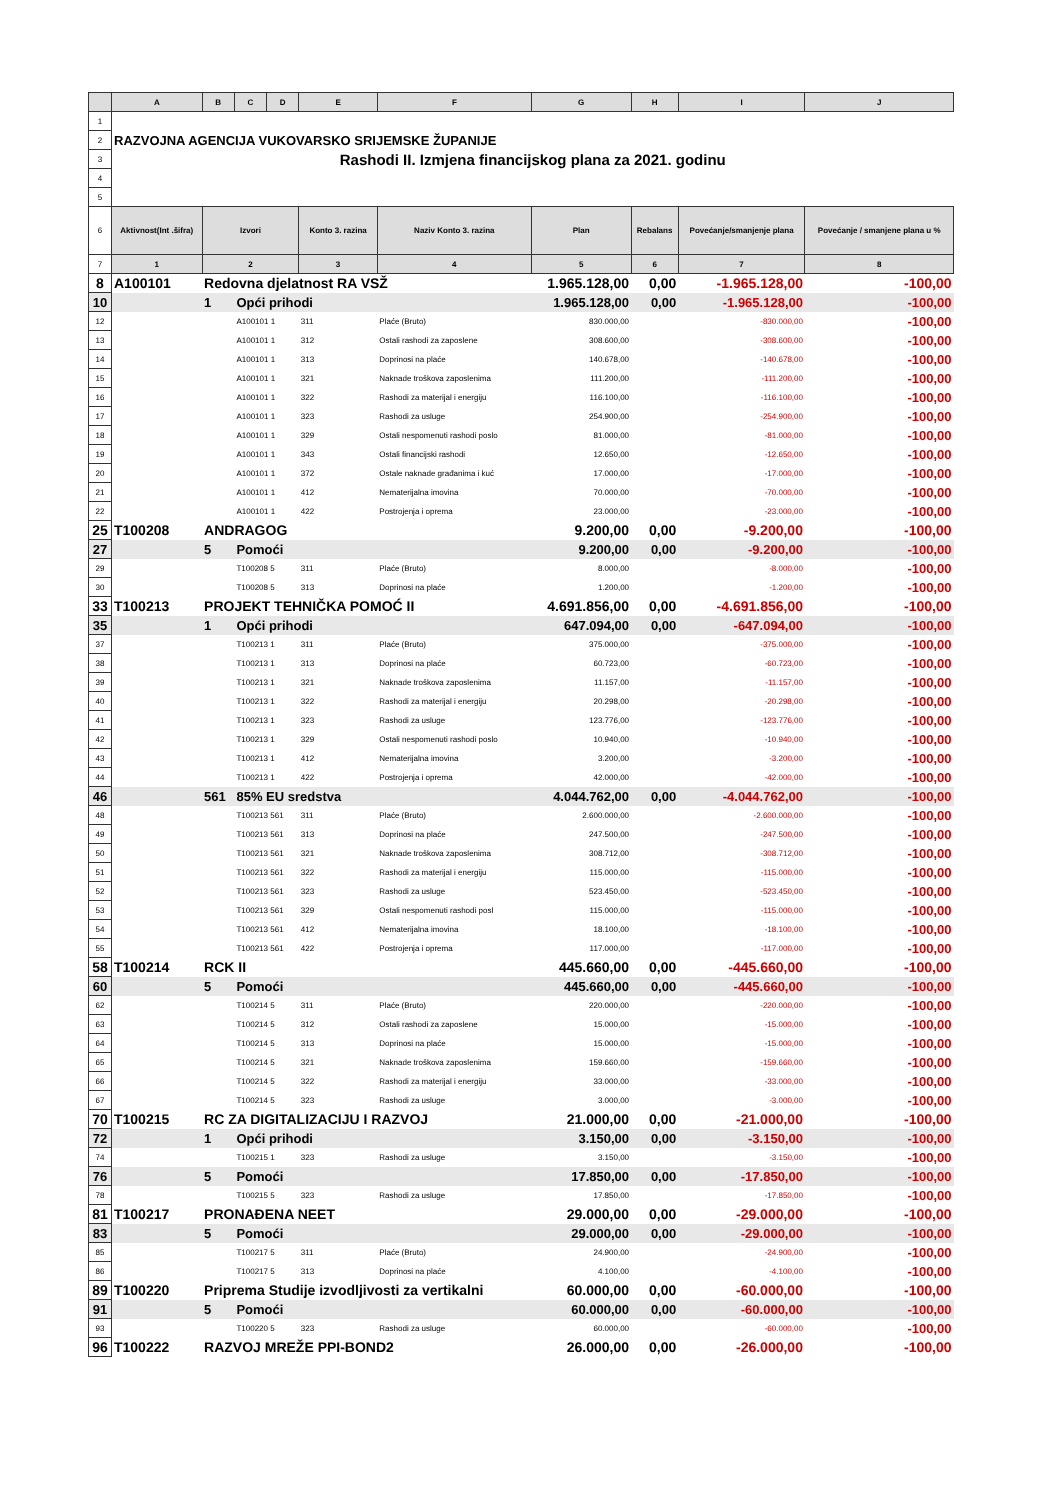| | A | B | C | D | E | F | G | H | I | J |
| --- | --- | --- | --- | --- | --- | --- | --- | --- | --- | --- |
| 1 | | | | | | | | | | |
| 2 | RAZVOJNA AGENCIJA VUKOVARSKO SRIJEMSKE ŽUPANIJE | | | | | | | | | |
| 3 | Rashodi II. Izmjena financijskog plana za 2021. godinu | | | | | | | | | |
| 4 | | | | | | | | | | |
| 5 | | | | | | | | | | |
| 6 | Aktivnost(Int .šifra) | Izvori | | | Konto 3. razina | Naziv Konto 3. razina | Plan | Rebalans | Povećanje/smanjenje plana | Povećanje / smanjene plana u % |
| 7 | 1 | 2 | | | 3 | 4 | 5 | 6 | 7 | 8 |
| 8 | A100101 | Redovna djelatnost RA VSŽ | | | | | 1.965.128,00 | 0,00 | -1.965.128,00 | -100,00 |
| 10 | | 1 | Opći prihodi | | | | 1.965.128,00 | 0,00 | -1.965.128,00 | -100,00 |
| 12 | | | A100101 1 | | 311 | Plaće (Bruto) | 830.000,00 | | -830.000,00 | -100,00 |
| 13 | | | A100101 1 | | 312 | Ostali rashodi za zaposlene | 308.600,00 | | -308.600,00 | -100,00 |
| 14 | | | A100101 1 | | 313 | Doprinosi na plaće | 140.678,00 | | -140.678,00 | -100,00 |
| 15 | | | A100101 1 | | 321 | Naknade troškova zaposlenima | 111.200,00 | | -111.200,00 | -100,00 |
| 16 | | | A100101 1 | | 322 | Rashodi za materijal i energiju | 116.100,00 | | -116.100,00 | -100,00 |
| 17 | | | A100101 1 | | 323 | Rashodi za usluge | 254.900,00 | | -254.900,00 | -100,00 |
| 18 | | | A100101 1 | | 329 | Ostali nespomenuti rashodi poslo | 81.000,00 | | -81.000,00 | -100,00 |
| 19 | | | A100101 1 | | 343 | Ostali financijski rashodi | 12.650,00 | | -12.650,00 | -100,00 |
| 20 | | | A100101 1 | | 372 | Ostale naknade građanima i kuć | 17.000,00 | | -17.000,00 | -100,00 |
| 21 | | | A100101 1 | | 412 | Nematerijalna imovina | 70.000,00 | | -70.000,00 | -100,00 |
| 22 | | | A100101 1 | | 422 | Postrojenja i oprema | 23.000,00 | | -23.000,00 | -100,00 |
| 25 | T100208 | ANDRAGOG | | | | | 9.200,00 | 0,00 | -9.200,00 | -100,00 |
| 27 | | 5 | Pomoći | | | | 9.200,00 | 0,00 | -9.200,00 | -100,00 |
| 29 | | | T100208 5 | | 311 | Plaće (Bruto) | 8.000,00 | | -8.000,00 | -100,00 |
| 30 | | | T100208 5 | | 313 | Doprinosi na plaće | 1.200,00 | | -1.200,00 | -100,00 |
| 33 | T100213 | PROJEKT TEHNIČKA POMOĆ II | | | | | 4.691.856,00 | 0,00 | -4.691.856,00 | -100,00 |
| 35 | | 1 | Opći prihodi | | | | 647.094,00 | 0,00 | -647.094,00 | -100,00 |
| 37 | | | T100213 1 | | 311 | Plaće (Bruto) | 375.000,00 | | -375.000,00 | -100,00 |
| 38 | | | T100213 1 | | 313 | Doprinosi na plaće | 60.723,00 | | -60.723,00 | -100,00 |
| 39 | | | T100213 1 | | 321 | Naknade troškova zaposlenima | 11.157,00 | | -11.157,00 | -100,00 |
| 40 | | | T100213 1 | | 322 | Rashodi za materijal i energiju | 20.298,00 | | -20.298,00 | -100,00 |
| 41 | | | T100213 1 | | 323 | Rashodi za usluge | 123.776,00 | | -123.776,00 | -100,00 |
| 42 | | | T100213 1 | | 329 | Ostali nespomenuti rashodi poslo | 10.940,00 | | -10.940,00 | -100,00 |
| 43 | | | T100213 1 | | 412 | Nematerijalna imovina | 3.200,00 | | -3.200,00 | -100,00 |
| 44 | | | T100213 1 | | 422 | Postrojenja i oprema | 42.000,00 | | -42.000,00 | -100,00 |
| 46 | | 561 | 85% EU sredstva | | | | 4.044.762,00 | 0,00 | -4.044.762,00 | -100,00 |
| 48 | | | T100213 561 | | 311 | Plaće (Bruto) | 2.600.000,00 | | -2.600.000,00 | -100,00 |
| 49 | | | T100213 561 | | 313 | Doprinosi na plaće | 247.500,00 | | -247.500,00 | -100,00 |
| 50 | | | T100213 561 | | 321 | Naknade troškova zaposlenima | 308.712,00 | | -308.712,00 | -100,00 |
| 51 | | | T100213 561 | | 322 | Rashodi za materijal i energiju | 115.000,00 | | -115.000,00 | -100,00 |
| 52 | | | T100213 561 | | 323 | Rashodi za usluge | 523.450,00 | | -523.450,00 | -100,00 |
| 53 | | | T100213 561 | | 329 | Ostali nespomenuti rashodi posl | 115.000,00 | | -115.000,00 | -100,00 |
| 54 | | | T100213 561 | | 412 | Nematerijalna imovina | 18.100,00 | | -18.100,00 | -100,00 |
| 55 | | | T100213 561 | | 422 | Postrojenja i oprema | 117.000,00 | | -117.000,00 | -100,00 |
| 58 | T100214 | RCK II | | | | | 445.660,00 | 0,00 | -445.660,00 | -100,00 |
| 60 | | 5 | Pomoći | | | | 445.660,00 | 0,00 | -445.660,00 | -100,00 |
| 62 | | | T100214 5 | | 311 | Plaće (Bruto) | 220.000,00 | | -220.000,00 | -100,00 |
| 63 | | | T100214 5 | | 312 | Ostali rashodi za zaposlene | 15.000,00 | | -15.000,00 | -100,00 |
| 64 | | | T100214 5 | | 313 | Doprinosi na plaće | 15.000,00 | | -15.000,00 | -100,00 |
| 65 | | | T100214 5 | | 321 | Naknade troškova zaposlenima | 159.660,00 | | -159.660,00 | -100,00 |
| 66 | | | T100214 5 | | 322 | Rashodi za materijal i energiju | 33.000,00 | | -33.000,00 | -100,00 |
| 67 | | | T100214 5 | | 323 | Rashodi za usluge | 3.000,00 | | -3.000,00 | -100,00 |
| 70 | T100215 | RC ZA DIGITALIZACIJU I RAZVOJ | | | | | 21.000,00 | 0,00 | -21.000,00 | -100,00 |
| 72 | | 1 | Opći prihodi | | | | 3.150,00 | 0,00 | -3.150,00 | -100,00 |
| 74 | | | T100215 1 | | 323 | Rashodi za usluge | 3.150,00 | | -3.150,00 | -100,00 |
| 76 | | 5 | Pomoći | | | | 17.850,00 | 0,00 | -17.850,00 | -100,00 |
| 78 | | | T100215 5 | | 323 | Rashodi za usluge | 17.850,00 | | -17.850,00 | -100,00 |
| 81 | T100217 | PRONAĐENA NEET | | | | | 29.000,00 | 0,00 | -29.000,00 | -100,00 |
| 83 | | 5 | Pomoći | | | | 29.000,00 | 0,00 | -29.000,00 | -100,00 |
| 85 | | | T100217 5 | | 311 | Plaće (Bruto) | 24.900,00 | | -24.900,00 | -100,00 |
| 86 | | | T100217 5 | | 313 | Doprinosi na plaće | 4.100,00 | | -4.100,00 | -100,00 |
| 89 | T100220 | Priprema Studije izvodljivosti za vertikalni | | | | | 60.000,00 | 0,00 | -60.000,00 | -100,00 |
| 91 | | 5 | Pomoći | | | | 60.000,00 | 0,00 | -60.000,00 | -100,00 |
| 93 | | | T100220 5 | | 323 | Rashodi za usluge | 60.000,00 | | -60.000,00 | -100,00 |
| 96 | T100222 | RAZVOJ MREŽE PPI-BOND2 | | | | | 26.000,00 | 0,00 | -26.000,00 | -100,00 |